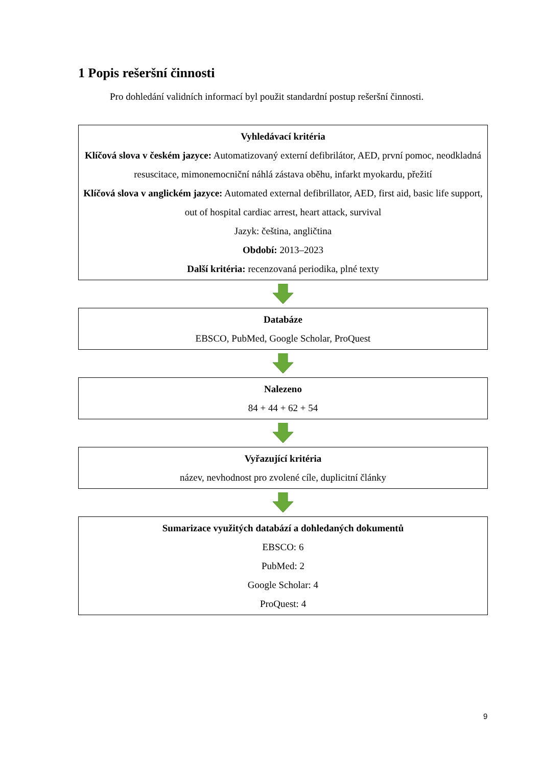1 Popis rešeršní činnosti
Pro dohledání validních informací byl použit standardní postup rešeršní činnosti.
Vyhledávací kritéria
Klíčová slova v českém jazyce: Automatizovaný externí defibrilátor, AED, první pomoc, neodkladná resuscitace, mimonemocniční náhlá zástava oběhu, infarkt myokardu, přežití
Klíčová slova v anglickém jazyce: Automated external defibrillator, AED, first aid, basic life support, out of hospital cardiac arrest, heart attack, survival
Jazyk: čeština, angličtina
Období: 2013–2023
Další kritéria: recenzovaná periodika, plné texty
Databáze
EBSCO, PubMed, Google Scholar, ProQuest
Nalezeno
84 + 44 + 62 + 54
Vyřazující kritéria
název, nevhodnost pro zvolené cíle, duplicitní články
Sumarizace využitých databází a dohledaných dokumentů
EBSCO: 6
PubMed: 2
Google Scholar: 4
ProQuest: 4
9